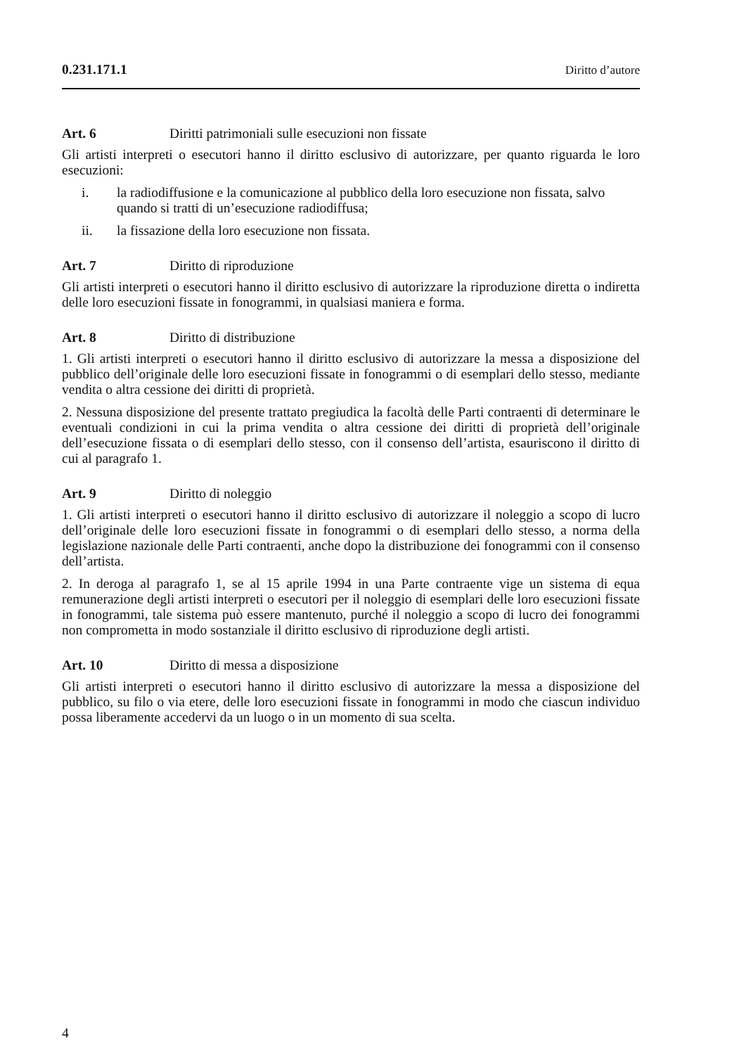0.231.171.1 Diritto d’autore
Art. 6 Diritti patrimoniali sulle esecuzioni non fissate
Gli artisti interpreti o esecutori hanno il diritto esclusivo di autorizzare, per quanto riguarda le loro esecuzioni:
i. la radiodiffusione e la comunicazione al pubblico della loro esecuzione non fissata, salvo quando si tratti di un’esecuzione radiodiffusa;
ii. la fissazione della loro esecuzione non fissata.
Art. 7 Diritto di riproduzione
Gli artisti interpreti o esecutori hanno il diritto esclusivo di autorizzare la riprodu­zione diretta o indiretta delle loro esecuzioni fissate in fonogrammi, in qualsiasi maniera e forma.
Art. 8 Diritto di distribuzione
1. Gli artisti interpreti o esecutori hanno il diritto esclusivo di autorizzare la messa a disposizione del pubblico dell’originale delle loro esecuzioni fissate in fonogrammi o di esemplari dello stesso, mediante vendita o altra cessione dei diritti di proprietà.
2. Nessuna disposizione del presente trattato pregiudica la facoltà delle Parti contra­enti di determinare le eventuali condizioni in cui la prima vendita o altra cessione dei diritti di proprietà dell’originale dell’esecuzione fissata o di esemplari dello stesso, con il consenso dell’artista, esauriscono il diritto di cui al paragrafo 1.
Art. 9 Diritto di noleggio
1. Gli artisti interpreti o esecutori hanno il diritto esclusivo di autorizzare il noleggio a scopo di lucro dell’originale delle loro esecuzioni fissate in fonogrammi o di esemplari dello stesso, a norma della legislazione nazionale delle Parti contraenti, anche dopo la distribuzione dei fonogrammi con il consenso dell’artista.
2. In deroga al paragrafo 1, se al 15 aprile 1994 in una Parte contraente vige un sistema di equa remunerazione degli artisti interpreti o esecutori per il noleggio di esemplari delle loro esecuzioni fissate in fonogrammi, tale sistema può essere man­tenuto, purché il noleggio a scopo di lucro dei fonogrammi non comprometta in modo sostanziale il diritto esclusivo di riproduzione degli artisti.
Art. 10 Diritto di messa a disposizione
Gli artisti interpreti o esecutori hanno il diritto esclusivo di autorizzare la messa a disposizione del pubblico, su filo o via etere, delle loro esecuzioni fissate in fono­grammi in modo che ciascun individuo possa liberamente accedervi da un luogo o in un momento di sua scelta.
4